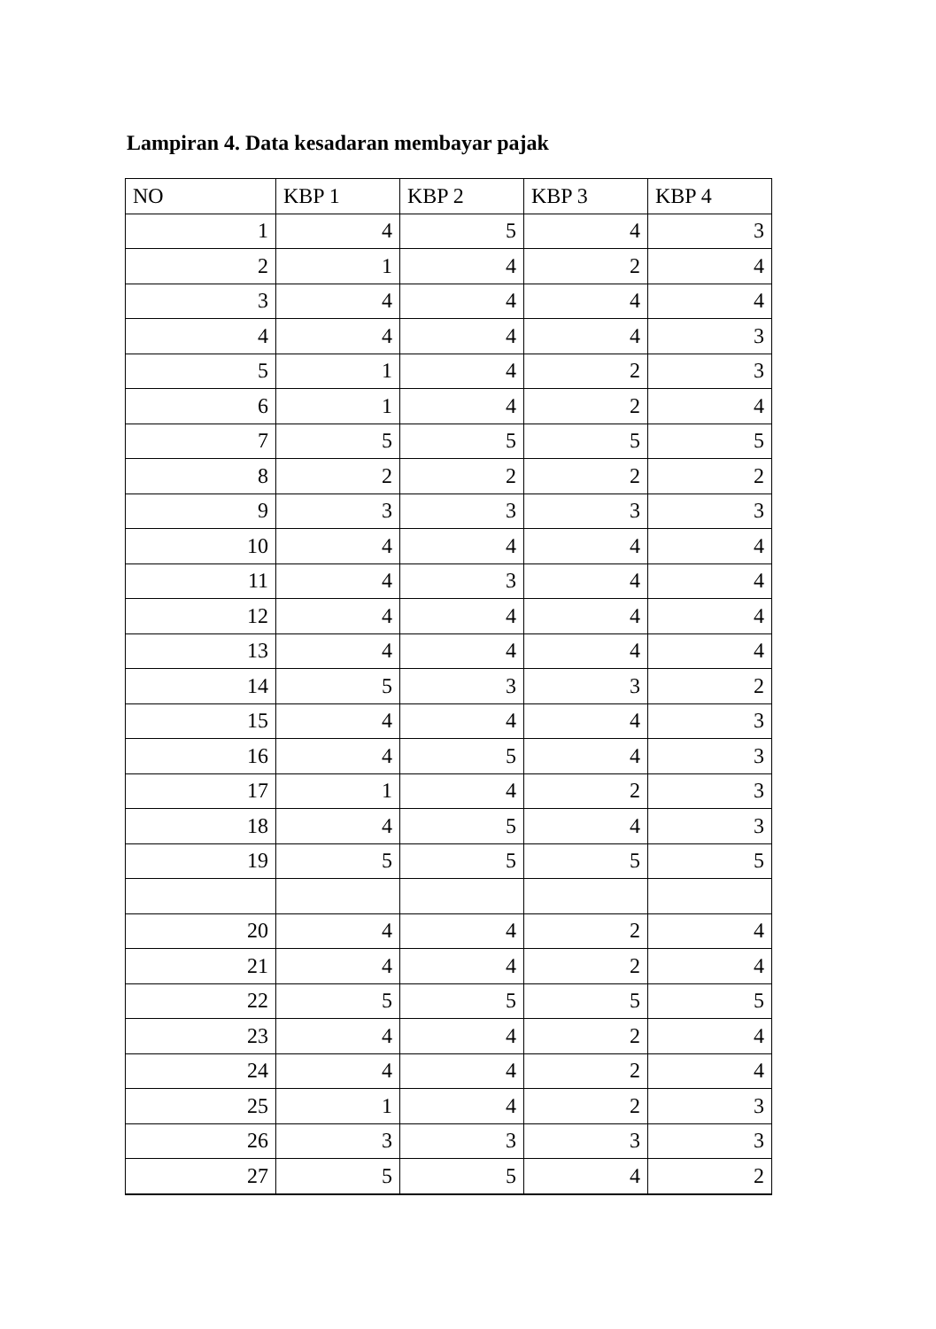Lampiran 4. Data kesadaran membayar pajak
| NO | KBP 1 | KBP 2 | KBP 3 | KBP 4 |
| --- | --- | --- | --- | --- |
| 1 | 4 | 5 | 4 | 3 |
| 2 | 1 | 4 | 2 | 4 |
| 3 | 4 | 4 | 4 | 4 |
| 4 | 4 | 4 | 4 | 3 |
| 5 | 1 | 4 | 2 | 3 |
| 6 | 1 | 4 | 2 | 4 |
| 7 | 5 | 5 | 5 | 5 |
| 8 | 2 | 2 | 2 | 2 |
| 9 | 3 | 3 | 3 | 3 |
| 10 | 4 | 4 | 4 | 4 |
| 11 | 4 | 3 | 4 | 4 |
| 12 | 4 | 4 | 4 | 4 |
| 13 | 4 | 4 | 4 | 4 |
| 14 | 5 | 3 | 3 | 2 |
| 15 | 4 | 4 | 4 | 3 |
| 16 | 4 | 5 | 4 | 3 |
| 17 | 1 | 4 | 2 | 3 |
| 18 | 4 | 5 | 4 | 3 |
| 19 | 5 | 5 | 5 | 5 |
| 20 | 4 | 4 | 2 | 4 |
| 21 | 4 | 4 | 2 | 4 |
| 22 | 5 | 5 | 5 | 5 |
| 23 | 4 | 4 | 2 | 4 |
| 24 | 4 | 4 | 2 | 4 |
| 25 | 1 | 4 | 2 | 3 |
| 26 | 3 | 3 | 3 | 3 |
| 27 | 5 | 5 | 4 | 2 |